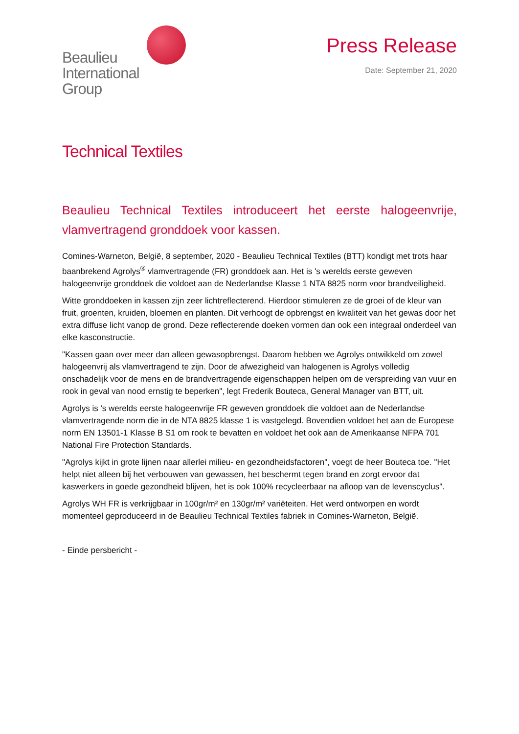Beaulieu
International
Group
Press Release
Date: September 21, 2020
Technical Textiles
Beaulieu Technical Textiles introduceert het eerste halogeenvrije, vlamvertragend gronddoek voor kassen.
Comines-Warneton, België, 8 september, 2020 - Beaulieu Technical Textiles (BTT) kondigt met trots haar baanbrekend Agrolys<sup>®</sup> vlamvertragende (FR) gronddoek aan. Het is 's werelds eerste geweven halogeenvrije gronddoek die voldoet aan de Nederlandse Klasse 1 NTA 8825 norm voor brandveiligheid.
Witte gronddoeken in kassen zijn zeer lichtreflecterend. Hierdoor stimuleren ze de groei of de kleur van fruit, groenten, kruiden, bloemen en planten. Dit verhoogt de opbrengst en kwaliteit van het gewas door het extra diffuse licht vanop de grond. Deze reflecterende doeken vormen dan ook een integraal onderdeel van elke kasconstructie.
"Kassen gaan over meer dan alleen gewasopbrengst. Daarom hebben we Agrolys ontwikkeld om zowel halogeenvrij als vlamvertragend te zijn. Door de afwezigheid van halogenen is Agrolys volledig onschadelijk voor de mens en de brandvertragende eigenschappen helpen om de verspreiding van vuur en rook in geval van nood ernstig te beperken", legt Frederik Bouteca, General Manager van BTT, uit.
Agrolys is 's werelds eerste halogeenvrije FR geweven gronddoek die voldoet aan de Nederlandse vlamvertragende norm die in de NTA 8825 klasse 1 is vastgelegd. Bovendien voldoet het aan de Europese norm EN 13501-1 Klasse B S1 om rook te bevatten en voldoet het ook aan de Amerikaanse NFPA 701 National Fire Protection Standards.
"Agrolys kijkt in grote lijnen naar allerlei milieu- en gezondheidsfactoren", voegt de heer Bouteca toe. "Het helpt niet alleen bij het verbouwen van gewassen, het beschermt tegen brand en zorgt ervoor dat kaswerkers in goede gezondheid blijven, het is ook 100% recycleerbaar na afloop van de levenscyclus".
Agrolys WH FR is verkrijgbaar in 100gr/m² en 130gr/m² variëteiten. Het werd ontworpen en wordt momenteel geproduceerd in de Beaulieu Technical Textiles fabriek in Comines-Warneton, België.
- Einde persbericht -